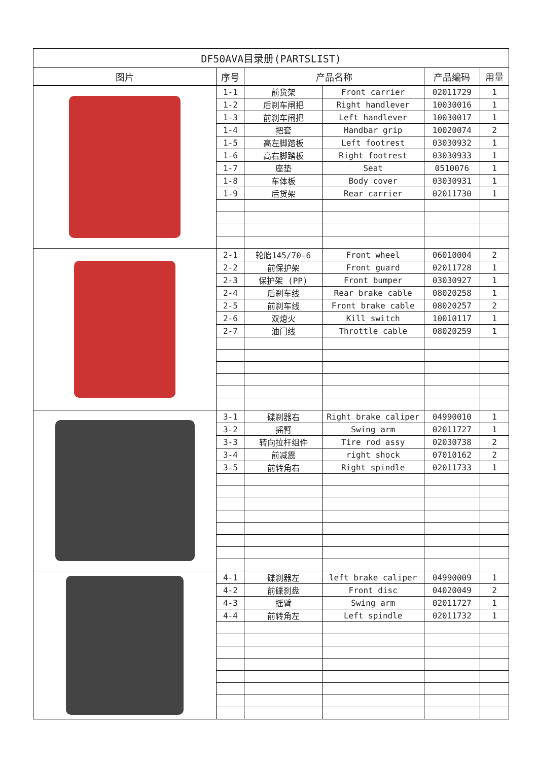| DF50AVA目录册(PARTSLIST) | | | | | |
| --- | --- | --- | --- | --- | --- |
| 图片 | 序号 | 产品名称 | | 产品编码 | 用量 |
| | 1-1 | 前货架 | Front carrier | 02011729 | 1 |
| | 1-2 | 后刹车闸把 | Right handlever | 10030016 | 1 |
| | 1-3 | 前刹车闸把 | Left handlever | 10030017 | 1 |
| | 1-4 | 把套 | Handbar grip | 10020074 | 2 |
| | 1-5 | 高左脚踏板 | Left footrest | 03030932 | 1 |
| | 1-6 | 高右脚踏板 | Right footrest | 03030933 | 1 |
| | 1-7 | 座垫 | Seat | 0510076 | 1 |
| | 1-8 | 车体板 | Body cover | 03030931 | 1 |
| | 1-9 | 后货架 | Rear carrier | 02011730 | 1 |
| | 2-1 | 轮胎145/70-6 | Front wheel | 06010004 | 2 |
| | 2-2 | 前保护架 | Front guard | 02011728 | 1 |
| | 2-3 | 保护架 (PP) | Front bumper | 03030927 | 1 |
| | 2-4 | 后刹车线 | Rear brake cable | 08020258 | 1 |
| | 2-5 | 前刹车线 | Front brake cable | 08020257 | 2 |
| | 2-6 | 双熄火 | Kill switch | 10010117 | 1 |
| | 2-7 | 油门线 | Throttle cable | 08020259 | 1 |
| | 3-1 | 碟刹器右 | Right brake caliper | 04990010 | 1 |
| | 3-2 | 摇臂 | Swing arm | 02011727 | 1 |
| | 3-3 | 转向拉杆组件 | Tire rod assy | 02030738 | 2 |
| | 3-4 | 前减震 | right shock | 07010162 | 2 |
| | 3-5 | 前转角右 | Right spindle | 02011733 | 1 |
| | 4-1 | 碟刹器左 | left brake caliper | 04990009 | 1 |
| | 4-2 | 前碟刹盘 | Front disc | 04020049 | 2 |
| | 4-3 | 摇臂 | Swing arm | 02011727 | 1 |
| | 4-4 | 前转角左 | Left spindle | 02011732 | 1 |